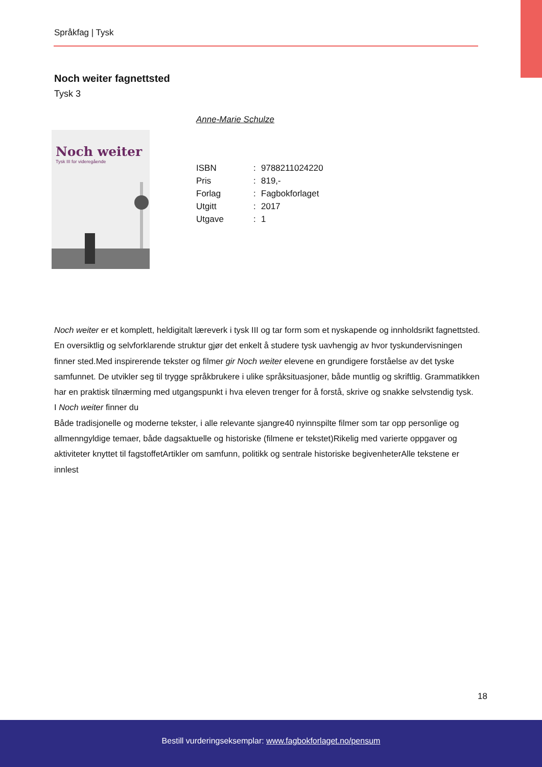Språkfag | Tysk
Noch weiter fagnettsted
Tysk 3
Noch weiter
Tysk III for videregående
Anne-Marie Schulze
| ISBN | : | 9788211024220 |
| Pris | : | 819,- |
| Forlag | : | Fagbokforlaget |
| Utgitt | : | 2017 |
| Utgave | : | 1 |
Noch weiter er et komplett, heldigitalt læreverk i tysk III og tar form som et nyskapende og innholdsrikt fagnettsted. En oversiktlig og selvforklarende struktur gjør det enkelt å studere tysk uavhengig av hvor tyskundervisningen finner sted.Med inspirerende tekster og filmer gir Noch weiter elevene en grundigere forståelse av det tyske samfunnet. De utvikler seg til trygge språkbrukere i ulike språksituasjoner, både muntlig og skriftlig. Grammatikken har en praktisk tilnærming med utgangspunkt i hva eleven trenger for å forstå, skrive og snakke selvstendig tysk.
I Noch weiter finner du
Både tradisjonelle og moderne tekster, i alle relevante sjangre40 nyinnspilte filmer som tar opp personlige og allmenngyldige temaer, både dagsaktuelle og historiske (filmene er tekstet)Rikelig med varierte oppgaver og aktiviteter knyttet til fagstoffetArtikler om samfunn, politikk og sentrale historiske begivenheterAlle tekstene er innlest
18
Bestill vurderingseksemplar: www.fagbokforlaget.no/pensum